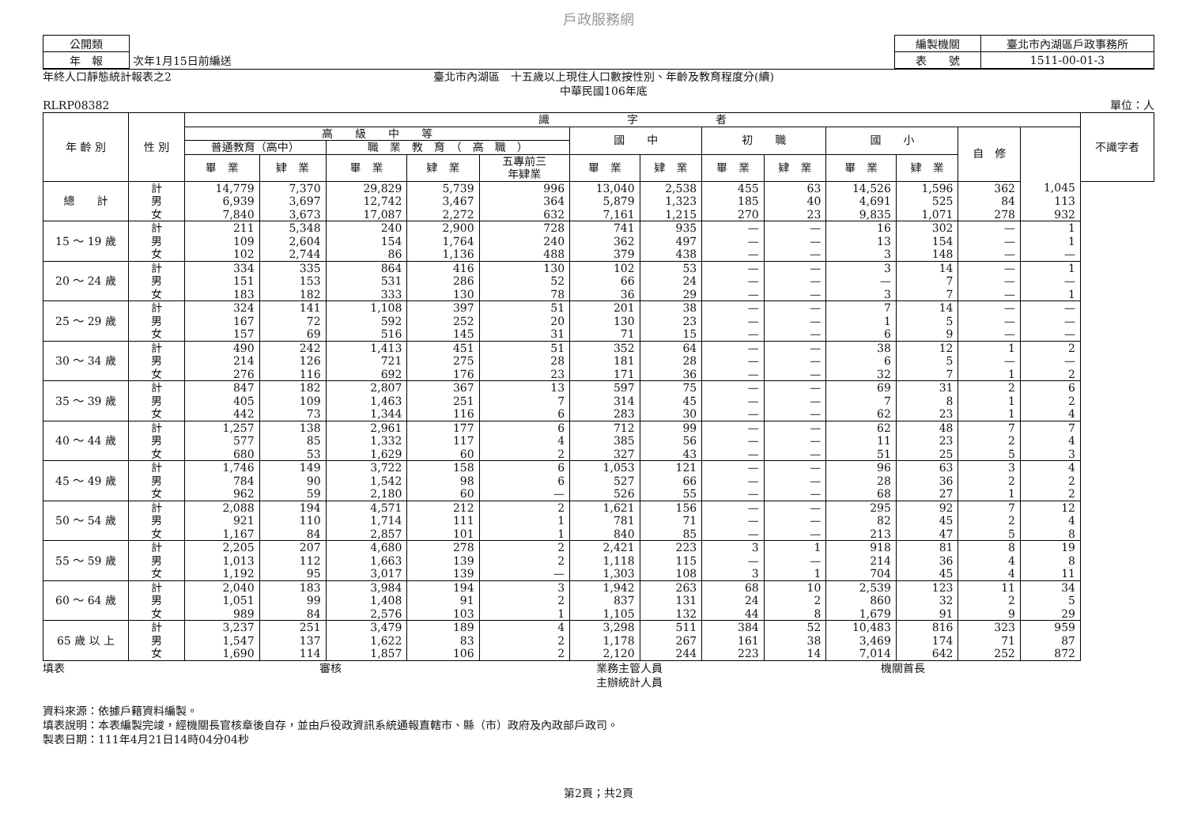戶政服務網
| 公開類 | |
| 年 報 | 次年1月15日前編送 |
| 編製機關 | 臺北市內湖區戶政事務所 |
| 表 號 | 1511-00-01-3 |
年終人口靜態統計報表之2 臺北市內湖區　十五歲以上現住人口數按性別、年齡及教育程度分(續)
中華民國106年底
RLRP08382 單位：人
| 年 齡 別 | 性 別 | 識 字 者 | | | | | | | | | | | | | 不識字者 |
| --- | --- | --- | --- | --- | --- | --- | --- | --- | --- | --- | --- | --- | --- | --- | --- |
| | | 高 級 中 等 | | | | | 國 中 | | 初 職 | | 國 小 | | 自 修 | | |
| | | 普通教育（高中） | | 職 業 教 育 （ 高 職 ） | | | | | | | | | | | |
| | | 畢 業 | 肄 業 | 畢 業 | 肄 業 | 五專前三 年肄業 | 畢 業 | 肄 業 | 畢 業 | 肄 業 | 畢 業 | 肄 業 | | | |
| 總 計 | 計 | 14,779 | 7,370 | 29,829 | 5,739 | 996 | 13,040 | 2,538 | 455 | 63 | 14,526 | 1,596 | 362 | 1,045 | |
| | 男 | 6,939 | 3,697 | 12,742 | 3,467 | 364 | 5,879 | 1,323 | 185 | 40 | 4,691 | 525 | 84 | 113 | |
| | 女 | 7,840 | 3,673 | 17,087 | 2,272 | 632 | 7,161 | 1,215 | 270 | 23 | 9,835 | 1,071 | 278 | 932 | |
| 15 ～ 19 歲 | 計 | 211 | 5,348 | 240 | 2,900 | 728 | 741 | 935 | — | — | 16 | 302 | — | 1 | |
| | 男 | 109 | 2,604 | 154 | 1,764 | 240 | 362 | 497 | — | — | 13 | 154 | — | 1 | |
| | 女 | 102 | 2,744 | 86 | 1,136 | 488 | 379 | 438 | — | — | 3 | 148 | — | — | |
| 20 ～ 24 歲 | 計 | 334 | 335 | 864 | 416 | 130 | 102 | 53 | — | — | 3 | 14 | — | 1 | |
| | 男 | 151 | 153 | 531 | 286 | 52 | 66 | 24 | — | — | — | 7 | — | — | |
| | 女 | 183 | 182 | 333 | 130 | 78 | 36 | 29 | — | — | 3 | 7 | — | 1 | |
| 25 ～ 29 歲 | 計 | 324 | 141 | 1,108 | 397 | 51 | 201 | 38 | — | — | 7 | 14 | — | — | |
| | 男 | 167 | 72 | 592 | 252 | 20 | 130 | 23 | — | — | 1 | 5 | — | — | |
| | 女 | 157 | 69 | 516 | 145 | 31 | 71 | 15 | — | — | 6 | 9 | — | — | |
| 30 ～ 34 歲 | 計 | 490 | 242 | 1,413 | 451 | 51 | 352 | 64 | — | — | 38 | 12 | 1 | 2 | |
| | 男 | 214 | 126 | 721 | 275 | 28 | 181 | 28 | — | — | 6 | 5 | — | — | |
| | 女 | 276 | 116 | 692 | 176 | 23 | 171 | 36 | — | — | 32 | 7 | 1 | 2 | |
| 35 ～ 39 歲 | 計 | 847 | 182 | 2,807 | 367 | 13 | 597 | 75 | — | — | 69 | 31 | 2 | 6 | |
| | 男 | 405 | 109 | 1,463 | 251 | 7 | 314 | 45 | — | — | 7 | 8 | 1 | 2 | |
| | 女 | 442 | 73 | 1,344 | 116 | 6 | 283 | 30 | — | — | 62 | 23 | 1 | 4 | |
| 40 ～ 44 歲 | 計 | 1,257 | 138 | 2,961 | 177 | 6 | 712 | 99 | — | — | 62 | 48 | 7 | 7 | |
| | 男 | 577 | 85 | 1,332 | 117 | 4 | 385 | 56 | — | — | 11 | 23 | 2 | 4 | |
| | 女 | 680 | 53 | 1,629 | 60 | 2 | 327 | 43 | — | — | 51 | 25 | 5 | 3 | |
| 45 ～ 49 歲 | 計 | 1,746 | 149 | 3,722 | 158 | 6 | 1,053 | 121 | — | — | 96 | 63 | 3 | 4 | |
| | 男 | 784 | 90 | 1,542 | 98 | 6 | 527 | 66 | — | — | 28 | 36 | 2 | 2 | |
| | 女 | 962 | 59 | 2,180 | 60 | — | 526 | 55 | — | — | 68 | 27 | 1 | 2 | |
| 50 ～ 54 歲 | 計 | 2,088 | 194 | 4,571 | 212 | 2 | 1,621 | 156 | — | — | 295 | 92 | 7 | 12 | |
| | 男 | 921 | 110 | 1,714 | 111 | 1 | 781 | 71 | — | — | 82 | 45 | 2 | 4 | |
| | 女 | 1,167 | 84 | 2,857 | 101 | 1 | 840 | 85 | — | — | 213 | 47 | 5 | 8 | |
| 55 ～ 59 歲 | 計 | 2,205 | 207 | 4,680 | 278 | 2 | 2,421 | 223 | 3 | 1 | 918 | 81 | 8 | 19 | |
| | 男 | 1,013 | 112 | 1,663 | 139 | 2 | 1,118 | 115 | — | — | 214 | 36 | 4 | 8 | |
| | 女 | 1,192 | 95 | 3,017 | 139 | — | 1,303 | 108 | 3 | 1 | 704 | 45 | 4 | 11 | |
| 60 ～ 64 歲 | 計 | 2,040 | 183 | 3,984 | 194 | 3 | 1,942 | 263 | 68 | 10 | 2,539 | 123 | 11 | 34 | |
| | 男 | 1,051 | 99 | 1,408 | 91 | 2 | 837 | 131 | 24 | 2 | 860 | 32 | 2 | 5 | |
| | 女 | 989 | 84 | 2,576 | 103 | 1 | 1,105 | 132 | 44 | 8 | 1,679 | 91 | 9 | 29 | |
| 65 歲 以 上 | 計 | 3,237 | 251 | 3,479 | 189 | 4 | 3,298 | 511 | 384 | 52 | 10,483 | 816 | 323 | 959 | |
| | 男 | 1,547 | 137 | 1,622 | 83 | 2 | 1,178 | 267 | 161 | 38 | 3,469 | 174 | 71 | 87 | |
| | 女 | 1,690 | 114 | 1,857 | 106 | 2 | 2,120 | 244 | 223 | 14 | 7,014 | 642 | 252 | 872 | |
填表 審核 業務主管人員
主辦統計人員 機關首長
資料來源：依據戶籍資料編製。
填表說明：本表編製完竣，經機關長官核章後自存，並由戶役政資訊系統通報直轄市、縣（市）政府及內政部戶政司。
製表日期：111年4月21日14時04分04秒
第2頁；共2頁